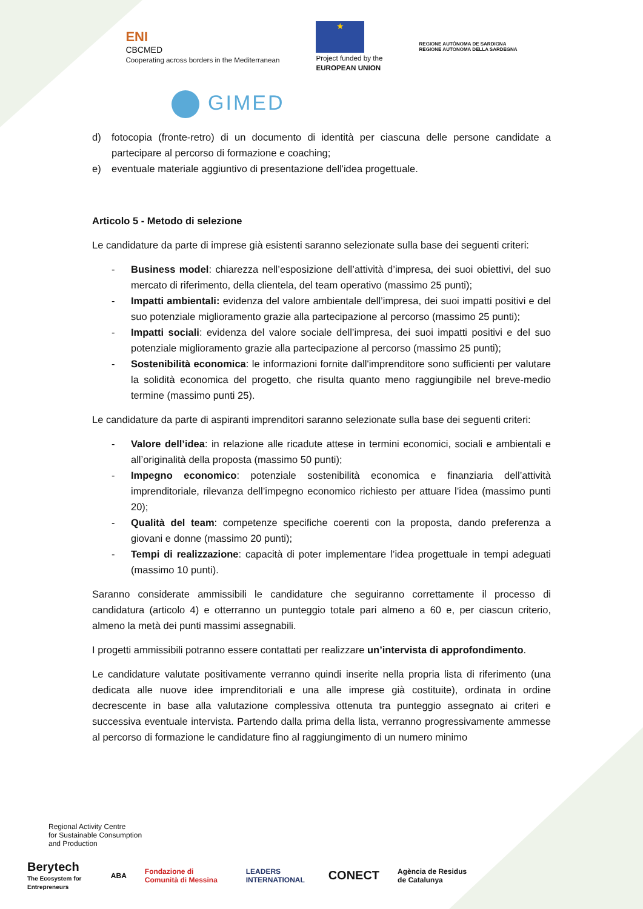ENI
CBCMED
Cooperating across borders in the Mediterranean
★
Project funded by the
EUROPEAN UNION
REGIONE AUTÒNOMA DE SARDIGNA
REGIONE AUTONOMA DELLA SARDEGNA
GIMED
d) fotocopia (fronte-retro) di un documento di identità per ciascuna delle persone candidate a partecipare al percorso di formazione e coaching;
e) eventuale materiale aggiuntivo di presentazione dell'idea progettuale.
Articolo 5 - Metodo di selezione
Le candidature da parte di imprese già esistenti saranno selezionate sulla base dei seguenti criteri:
- Business model: chiarezza nell’esposizione dell’attività d’impresa, dei suoi obiettivi, del suo mercato di riferimento, della clientela, del team operativo (massimo 25 punti);
- Impatti ambientali: evidenza del valore ambientale dell’impresa, dei suoi impatti positivi e del suo potenziale miglioramento grazie alla partecipazione al percorso (massimo 25 punti);
- Impatti sociali: evidenza del valore sociale dell’impresa, dei suoi impatti positivi e del suo potenziale miglioramento grazie alla partecipazione al percorso (massimo 25 punti);
- Sostenibilità economica: le informazioni fornite dall'imprenditore sono sufficienti per valutare la solidità economica del progetto, che risulta quanto meno raggiungibile nel breve-medio termine (massimo punti 25).
Le candidature da parte di aspiranti imprenditori saranno selezionate sulla base dei seguenti criteri:
- Valore dell’idea: in relazione alle ricadute attese in termini economici, sociali e ambientali e all’originalità della proposta (massimo 50 punti);
- Impegno economico: potenziale sostenibilità economica e finanziaria dell’attività imprenditoriale, rilevanza dell’impegno economico richiesto per attuare l’idea (massimo punti 20);
- Qualità del team: competenze specifiche coerenti con la proposta, dando preferenza a giovani e donne (massimo 20 punti);
- Tempi di realizzazione: capacità di poter implementare l’idea progettuale in tempi adeguati (massimo 10 punti).
Saranno considerate ammissibili le candidature che seguiranno correttamente il processo di candidatura (articolo 4) e otterranno un punteggio totale pari almeno a 60 e, per ciascun criterio, almeno la metà dei punti massimi assegnabili.
I progetti ammissibili potranno essere contattati per realizzare un’intervista di approfondimento.
Le candidature valutate positivamente verranno quindi inserite nella propria lista di riferimento (una dedicata alle nuove idee imprenditoriali e una alle imprese già costituite), ordinata in ordine decrescente in base alla valutazione complessiva ottenuta tra punteggio assegnato ai criteri e successiva eventuale intervista. Partendo dalla prima della lista, verranno progressivamente ammesse al percorso di formazione le candidature fino al raggiungimento di un numero minimo
Regional Activity Centre
for Sustainable Consumption
and Production
Berytech
The Ecosystem for Entrepreneurs
ABA
Fondazione di Comunità di Messina
LEADERS INTERNATIONAL
CONECT
Agència de Residus de Catalunya